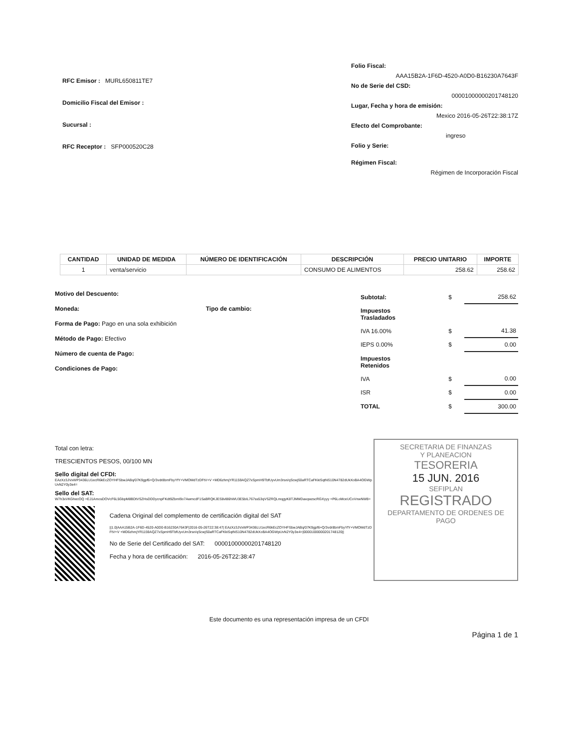RFC Emisor : MURL650811TE7
Domicilio Fiscal del Emisor :
Sucursal :
RFC Receptor : SFP000520C28
Folio Fiscal:
AAA15B2A-1F6D-4520-A0D0-B16230A7643F
No de Serie del CSD:
00001000000201748120
Lugar, Fecha y hora de emisión:
Mexico 2016-05-26T22:38:17Z
Efecto del Comprobante:
ingreso
Folio y Serie:
Régimen Fiscal:
Régimen de Incorporación Fiscal
| CANTIDAD | UNIDAD DE MEDIDA | NÚMERO DE IDENTIFICACIÓN | DESCRIPCIÓN | PRECIO UNITARIO | IMPORTE |
| --- | --- | --- | --- | --- | --- |
| 1 | venta/servicio | | CONSUMO DE ALIMENTOS | 258.62 | 258.62 |
Motivo del Descuento:
Moneda: Tipo de cambio:
Forma de Pago: Pago en una sola exhibición
Método de Pago: Efectivo
Número de cuenta de Pago:
Condiciones de Pago:
| Subtotal: | $ | 258.62 |
| Impuestos Trasladados | | |
| IVA 16.00% | $ | 41.38 |
| IEPS 0.00% | $ | 0.00 |
| Impuestos Retenidos | | |
| IVA | $ | 0.00 |
| ISR | $ | 0.00 |
| TOTAL | $ | 300.00 |
Total con letra:
TRESCIENTOS PESOS, 00/100 MN
Sello digital del CFDI:
EAzXz3JVxWP3436LU1ecR6kEcZOYHFSbwJABq/07K9gpf6+Q/3vdr8bmFbyYfY+VMOMdTzDFtV+V +MD6zhmjYR1159AQZ7xSpmH9TbfUyvUm3rsn/qScwjS0aRTCaFKkiSqtNS10N4782dUkXoBA4OGWpUvN2Y0y3e4=
Sello del SAT:
W7h3xVKGhecOQ +EJ1AmosDOVcF6L5GbpM8BDtVSZHsDDDycnpFKdt9ZbmI9o7AwmcdF1SaBRQKJES8vl86hWU3E5bIL767ss53qVSZRQLmqgyK8TJMMDaxqwzscRGXyyy +P6LoMceUCoVnwNW8=
Cadena Original del complemento de certificación digital del SAT
||1.0|AAA15B2A-1F6D-4520-A0D0-B16230A7643F|2016-05-26T22:38:47| EAzXz3JVxWP3436LU1ecR6kEcZOYHFSbwJABq/07K9gpf6+Q/3vdr8bmFbyYfY+VMOMdTzDFtV+V +MD6zhmjYR1159AQZ7xSpmH9TbfUyvUm3rsn/qScwjS0aRTCaFKkiSqtNS10N4782dUkXoBA4OGWpUvN2Y0y3e4=|00001000000201748120||
No de Serie del Certificado del SAT: 00001000000201748120
Fecha y hora de certificación: 2016-05-26T22:38:47
SECRETARIA DE FINANZAS
Y PLANEACION
TESORERIA
15 JUN. 2016
SEFIPLAN
REGISTRADO
DEPARTAMENTO DE ORDENES DE PAGO
Este documento es una representación impresa de un CFDI
Página 1 de 1